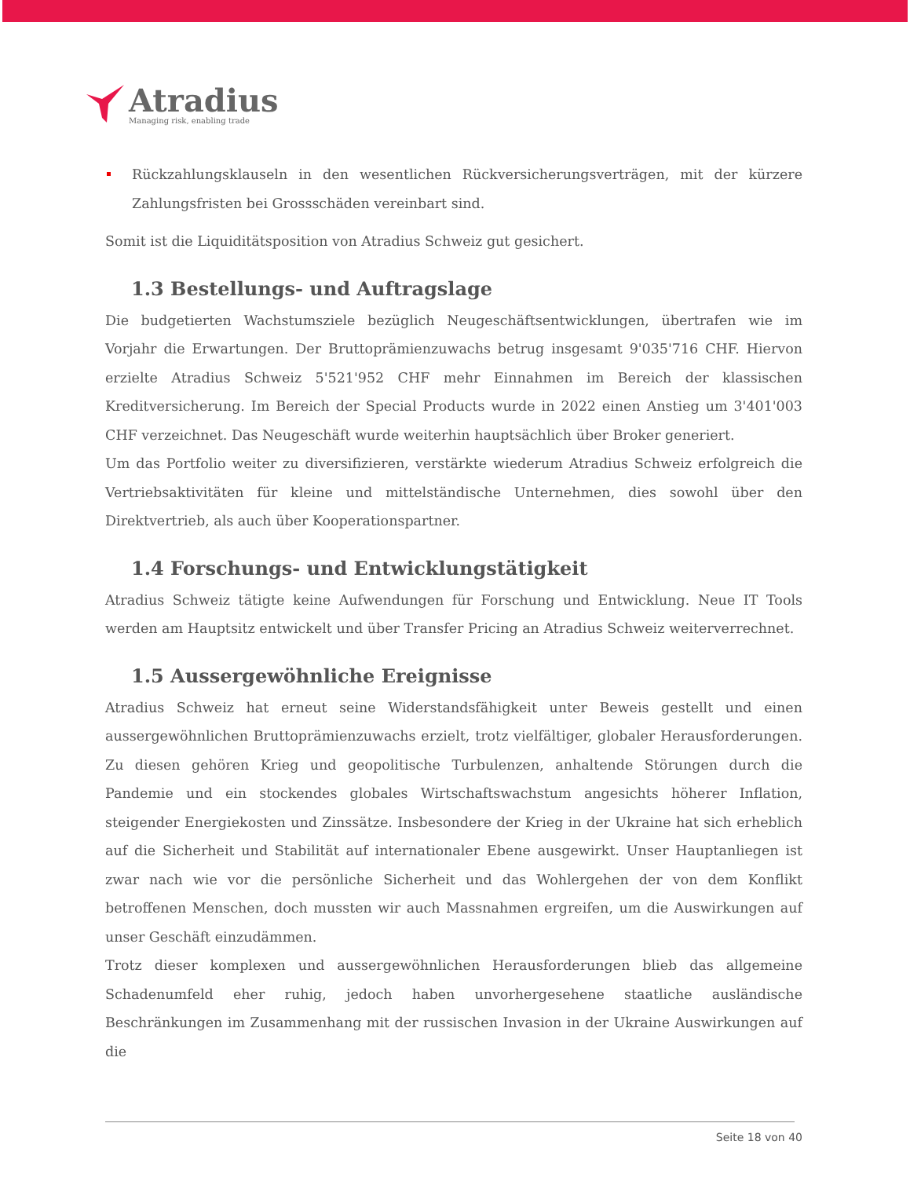Atradius
Managing risk, enabling trade
Rückzahlungsklauseln in den wesentlichen Rückversicherungsverträgen, mit der kürzere Zahlungsfristen bei Grossschäden vereinbart sind.
Somit ist die Liquiditätsposition von Atradius Schweiz gut gesichert.
1.3 Bestellungs- und Auftragslage
Die budgetierten Wachstumsziele bezüglich Neugeschäftsentwicklungen, übertrafen wie im Vorjahr die Erwartungen. Der Bruttoprämienzuwachs betrug insgesamt 9'035'716 CHF. Hiervon erzielte Atradius Schweiz 5'521'952 CHF mehr Einnahmen im Bereich der klassischen Kreditversicherung. Im Bereich der Special Products wurde in 2022 einen Anstieg um 3'401'003 CHF verzeichnet. Das Neugeschäft wurde weiterhin hauptsächlich über Broker generiert.
Um das Portfolio weiter zu diversifizieren, verstärkte wiederum Atradius Schweiz erfolgreich die Vertriebsaktivitäten für kleine und mittelständische Unternehmen, dies sowohl über den Direktvertrieb, als auch über Kooperationspartner.
1.4 Forschungs- und Entwicklungstätigkeit
Atradius Schweiz tätigte keine Aufwendungen für Forschung und Entwicklung. Neue IT Tools werden am Hauptsitz entwickelt und über Transfer Pricing an Atradius Schweiz weiterverrechnet.
1.5 Aussergewöhnliche Ereignisse
Atradius Schweiz hat erneut seine Widerstandsfähigkeit unter Beweis gestellt und einen aussergewöhnlichen Bruttoprämienzuwachs erzielt, trotz vielfältiger, globaler Herausforderungen. Zu diesen gehören Krieg und geopolitische Turbulenzen, anhaltende Störungen durch die Pandemie und ein stockendes globales Wirtschaftswachstum angesichts höherer Inflation, steigender Energiekosten und Zinssätze. Insbesondere der Krieg in der Ukraine hat sich erheblich auf die Sicherheit und Stabilität auf internationaler Ebene ausgewirkt. Unser Hauptanliegen ist zwar nach wie vor die persönliche Sicherheit und das Wohlergehen der von dem Konflikt betroffenen Menschen, doch mussten wir auch Massnahmen ergreifen, um die Auswirkungen auf unser Geschäft einzudämmen.
Trotz dieser komplexen und aussergewöhnlichen Herausforderungen blieb das allgemeine Schadenumfeld eher ruhig, jedoch haben unvorhergesehene staatliche ausländische Beschränkungen im Zusammenhang mit der russischen Invasion in der Ukraine Auswirkungen auf die
Seite 18 von 40